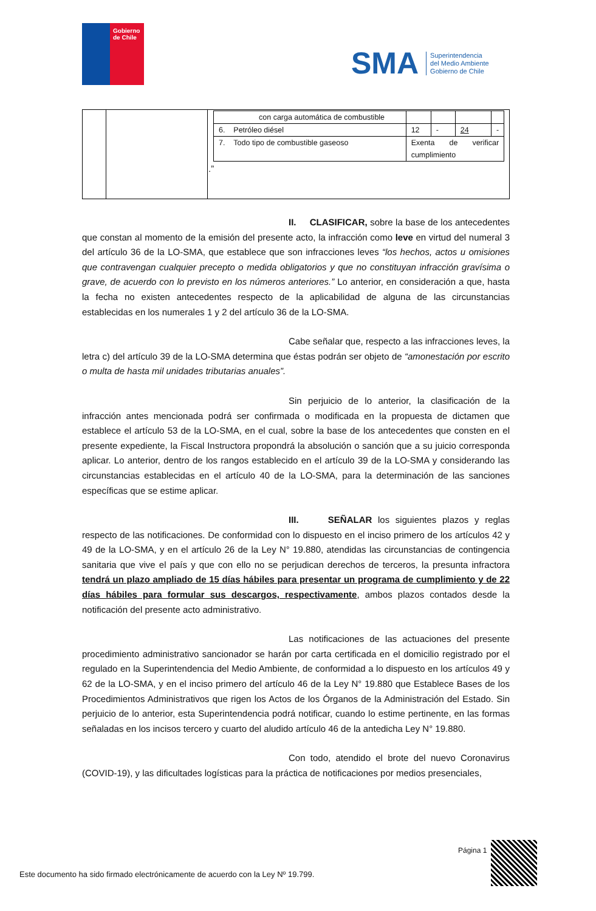Gobierno de Chile
SMA
Superintendencia
del Medio Ambiente
Gobierno de Chile
| | | / con carga automática de combustible / / / / / / 6. Petróleo diésel / 12 / - / 24 / - / / 7. Todo tipo de combustible gaseoso / Exenta de verificar cumplimiento / / / / .” |
II. CLASIFICAR, sobre la base de los antecedentes que constan al momento de la emisión del presente acto, la infracción como leve en virtud del numeral 3 del artículo 36 de la LO-SMA, que establece que son infracciones leves “los hechos, actos u omisiones que contravengan cualquier precepto o medida obligatorios y que no constituyan infracción gravísima o grave, de acuerdo con lo previsto en los números anteriores.” Lo anterior, en consideración a que, hasta la fecha no existen antecedentes respecto de la aplicabilidad de alguna de las circunstancias establecidas en los numerales 1 y 2 del artículo 36 de la LO-SMA.
Cabe señalar que, respecto a las infracciones leves, la letra c) del artículo 39 de la LO-SMA determina que éstas podrán ser objeto de “amonestación por escrito o multa de hasta mil unidades tributarias anuales”.
Sin perjuicio de lo anterior, la clasificación de la infracción antes mencionada podrá ser confirmada o modificada en la propuesta de dictamen que establece el artículo 53 de la LO-SMA, en el cual, sobre la base de los antecedentes que consten en el presente expediente, la Fiscal Instructora propondrá la absolución o sanción que a su juicio corresponda aplicar. Lo anterior, dentro de los rangos establecido en el artículo 39 de la LO-SMA y considerando las circunstancias establecidas en el artículo 40 de la LO-SMA, para la determinación de las sanciones específicas que se estime aplicar.
III. SEÑALAR los siguientes plazos y reglas respecto de las notificaciones. De conformidad con lo dispuesto en el inciso primero de los artículos 42 y 49 de la LO-SMA, y en el artículo 26 de la Ley N° 19.880, atendidas las circunstancias de contingencia sanitaria que vive el país y que con ello no se perjudican derechos de terceros, la presunta infractora tendrá un plazo ampliado de 15 días hábiles para presentar un programa de cumplimiento y de 22 días hábiles para formular sus descargos, respectivamente, ambos plazos contados desde la notificación del presente acto administrativo.
Las notificaciones de las actuaciones del presente procedimiento administrativo sancionador se harán por carta certificada en el domicilio registrado por el regulado en la Superintendencia del Medio Ambiente, de conformidad a lo dispuesto en los artículos 49 y 62 de la LO-SMA, y en el inciso primero del artículo 46 de la Ley N° 19.880 que Establece Bases de los Procedimientos Administrativos que rigen los Actos de los Órganos de la Administración del Estado. Sin perjuicio de lo anterior, esta Superintendencia podrá notificar, cuando lo estime pertinente, en las formas señaladas en los incisos tercero y cuarto del aludido artículo 46 de la antedicha Ley N° 19.880.
Con todo, atendido el brote del nuevo Coronavirus (COVID-19), y las dificultades logísticas para la práctica de notificaciones por medios presenciales,
Página 1
Este documento ha sido firmado electrónicamente de acuerdo con la Ley Nº 19.799.